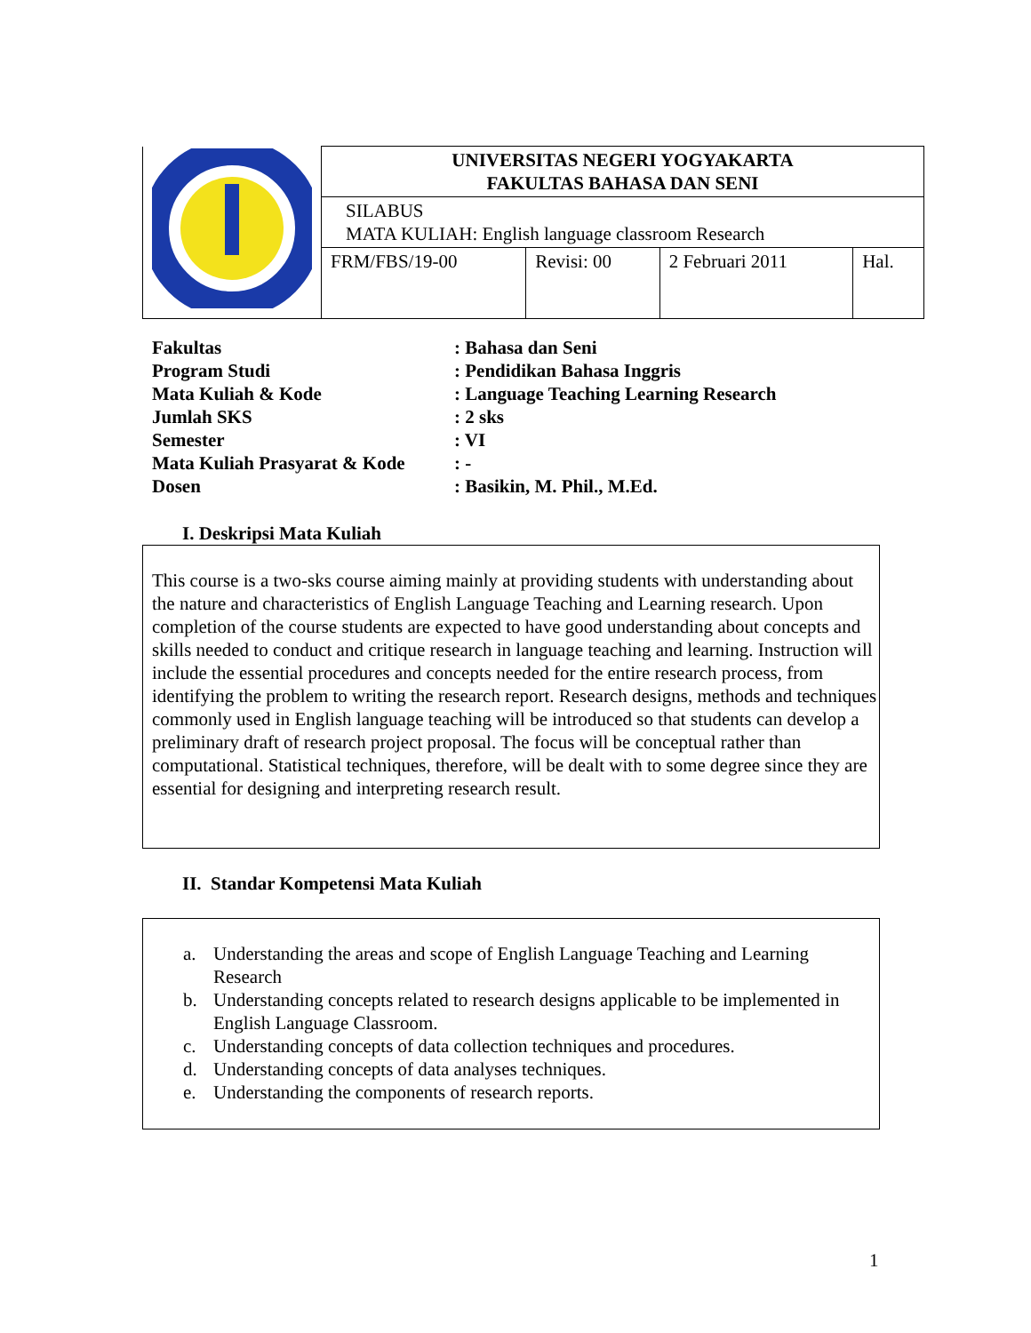| | UNIVERSITAS NEGERI YOGYAKARTA FAKULTAS BAHASA DAN SENI | | | |
| | SILABUS MATA KULIAH: English language classroom Research | | | |
| | FRM/FBS/19-00 | Revisi: 00 | 2 Februari 2011 | Hal. |
| Fakultas | : Bahasa dan Seni |
| Program Studi | : Pendidikan Bahasa Inggris |
| Mata Kuliah & Kode | : Language Teaching Learning Research |
| Jumlah SKS | : 2 sks |
| Semester | : VI |
| Mata Kuliah Prasyarat & Kode | : - |
| Dosen | : Basikin, M. Phil., M.Ed. |
I. Deskripsi Mata Kuliah
This course is a two-sks course aiming mainly at providing students with understanding about the nature and characteristics of English Language Teaching and Learning research. Upon completion of the course students are expected to have good understanding about concepts and skills needed to conduct and critique research in language teaching and learning. Instruction will include the essential procedures and concepts needed for the entire research process, from identifying the problem to writing the research report. Research designs, methods and techniques commonly used in English language teaching will be introduced so that students can develop a preliminary draft of research project proposal. The focus will be conceptual rather than computational. Statistical techniques, therefore, will be dealt with to some degree since they are essential for designing and interpreting research result.
II. Standar Kompetensi Mata Kuliah
a. Understanding the areas and scope of English Language Teaching and Learning Research
b. Understanding concepts related to research designs applicable to be implemented in English Language Classroom.
c. Understanding concepts of data collection techniques and procedures.
d. Understanding concepts of data analyses techniques.
e. Understanding the components of research reports.
1